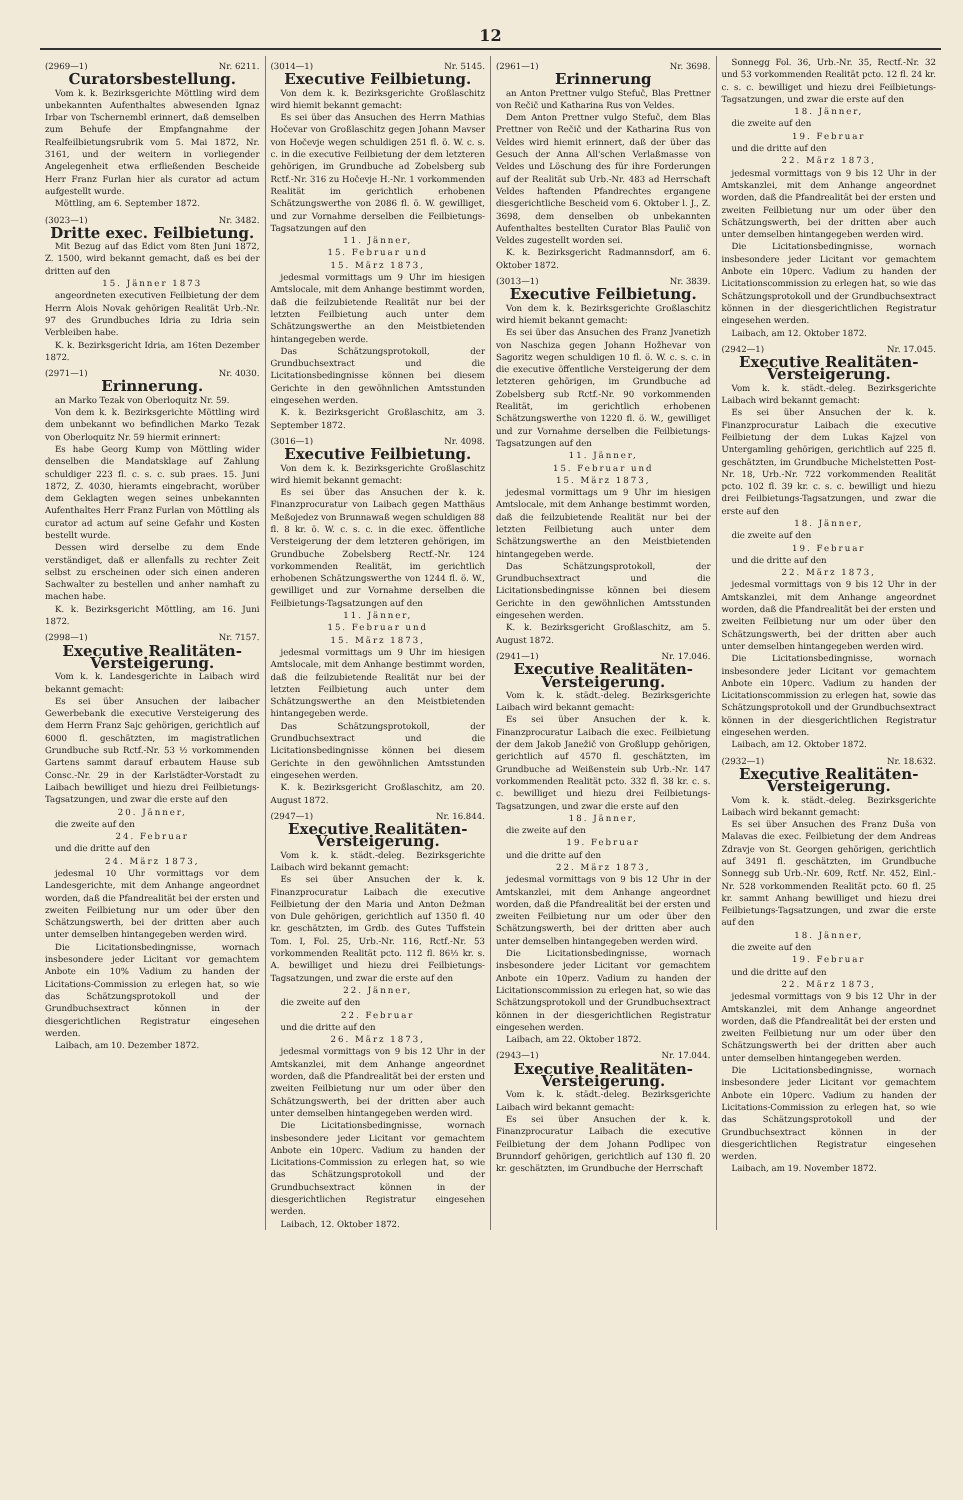12
(2969—1) Nr. 6211.
Curatorsbestellung.
Vom k. k. Bezirksgerichte Möttling wird dem unbekannten Aufenthaltes abwesenden Ignaz Irbar von Tschernembl erinnert, daß demselben zum Behufe der Empfangnahme der Realfeilbietungsrubrik vom 5. Mai 1872, Nr. 3161, und der weitern in vorliegender Angelegenheit etwa erfließenden Bescheide Herr Franz Furlan hier als curator ad actum aufgestellt wurde.
Möttling, am 6. September 1872.
(3023—1) Nr. 3482.
Dritte exec. Feilbietung.
Mit Bezug auf das Edict vom 8ten Juni 1872, Z. 1500, wird bekannt gemacht, daß es bei der dritten auf den
15. Jänner 1873
angeordneten executiven Feilbietung der dem Herrn Alois Novak gehörigen Realität Urb.-Nr. 97 des Grundbuches Idria zu Idria sein Verbleiben habe.
K. k. Bezirksgericht Idria, am 16ten Dezember 1872.
(2971—1) Nr. 4030.
Erinnerung.
an Marko Tezak von Oberloquitz Nr. 59.
Von dem k. k. Bezirksgerichte Möttling wird dem unbekannt wo befindlichen Marko Tezak von Oberloquitz Nr. 59 hiermit erinnert:
Es habe Georg Kump von Möttling wider denselben die Mandatsklage auf Zahlung schuldiger 223 fl. c. s. c. sub praes. 15. Juni 1872, Z. 4030, hieramts eingebracht, worüber dem Geklagten wegen seines unbekannten Aufenthaltes Herr Franz Furlan von Möttling als curator ad actum auf seine Gefahr und Kosten bestellt wurde.
Dessen wird derselbe zu dem Ende verständiget, daß er allenfalls zu rechter Zeit selbst zu erscheinen oder sich einen anderen Sachwalter zu bestellen und anher namhaft zu machen habe.
K. k. Bezirksgericht Möttling, am 16. Juni 1872.
(2998—1) Nr. 7157.
Executive Realitäten-Versteigerung.
Vom k. k. Landesgerichte in Laibach wird bekannt gemacht:
Es sei über Ansuchen der laibacher Gewerbebank die executive Versteigerung des dem Herrn Franz Sajc gehörigen, gerichtlich auf 6000 fl. geschätzten, im magistratlichen Grundbuche sub Rctf.-Nr. 53 ½ vorkommenden Gartens sammt darauf erbautem Hause sub Consc.-Nr. 29 in der Karlstädter-Vorstadt zu Laibach bewilliget und hiezu drei Feilbietungs-Tagsatzungen, und zwar die erste auf den
20. Jänner,
die zweite auf den
24. Februar
und die dritte auf den
24. März 1873,
jedesmal 10 Uhr vormittags vor dem Landesgerichte, mit dem Anhange angeordnet worden, daß die Pfandrealität bei der ersten und zweiten Feilbietung nur um oder über den Schätzungswerth, bei der dritten aber auch unter demselben hintangegeben werden wird.
Die Licitationsbedingnisse, wornach insbesondere jeder Licitant vor gemachtem Anbote ein 10% Vadium zu handen der Licitations-Commission zu erlegen hat, so wie das Schätzungsprotokoll und der Grundbuchsextract können in der diesgerichtlichen Registratur eingesehen werden.
Laibach, am 10. Dezember 1872.
(3014—1) Nr. 5145.
Executive Feilbietung.
Von dem k. k. Bezirksgerichte Großlaschitz wird hiemit bekannt gemacht:
Es sei über das Ansuchen des Herrn Mathias Hočevar von Großlaschitz gegen Johann Mavser von Hočevje wegen schuldigen 251 fl. ö. W. c. s. c. in die executive Feilbietung der dem letzteren gehörigen, im Grundbuche ad Zobelsberg sub Rctf.-Nr. 316 zu Hočevje H.-Nr. 1 vorkommenden Realität im gerichtlich erhobenen Schätzungswerthe von 2086 fl. ö. W. gewilliget, und zur Vornahme derselben die Feilbietungs-Tagsatzungen auf den
11. Jänner,
15. Februar und
15. März 1873,
jedesmal vormittags um 9 Uhr im hiesigen Amtslocale, mit dem Anhange bestimmt worden, daß die feilzubietende Realität nur bei der letzten Feilbietung auch unter dem Schätzungswerthe an den Meistbietenden hintangegeben werde.
Das Schätzungsprotokoll, der Grundbuchsextract und die Licitationsbedingnisse können bei diesem Gerichte in den gewöhnlichen Amtsstunden eingesehen werden.
K. k. Bezirksgericht Großlaschitz, am 3. September 1872.
(3016—1) Nr. 4098.
Executive Feilbietung.
Von dem k. k. Bezirksgerichte Großlaschitz wird hiemit bekannt gemacht:
Es sei über das Ansuchen der k. k. Finanzprocuratur von Laibach gegen Matthäus Meßojedez von Brunnawaß wegen schuldigen 88 fl. 8 kr. ö. W. c. s. c. in die exec. öffentliche Versteigerung der dem letzteren gehörigen, im Grundbuche Zobelsberg Rectf.-Nr. 124 vorkommenden Realität, im gerichtlich erhobenen Schätzungswerthe von 1244 fl. ö. W., gewilliget und zur Vornahme derselben die Feilbietungs-Tagsatzungen auf den
11. Jänner,
15. Februar und
15. März 1873,
jedesmal vormittags um 9 Uhr im hiesigen Amtslocale, mit dem Anhange bestimmt worden, daß die feilzubietende Realität nur bei der letzten Feilbietung auch unter dem Schätzungswerthe an den Meistbietenden hintangegeben werde.
Das Schätzungsprotokoll, der Grundbuchsextract und die Licitationsbedingnisse können bei diesem Gerichte in den gewöhnlichen Amtsstunden eingesehen werden.
K. k. Bezirksgericht Großlaschitz, am 20. August 1872.
(2947—1) Nr. 16.844.
Executive Realitäten-Versteigerung.
Vom k. k. städt.-deleg. Bezirksgerichte Laibach wird bekannt gemacht:
Es sei über Ansuchen der k. k. Finanzprocuratur Laibach die executive Feilbietung der den Maria und Anton Dežman von Dule gehörigen, gerichtlich auf 1350 fl. 40 kr. geschätzten, im Grdb. des Gutes Tuffstein Tom. I, Fol. 25, Urb.-Nr. 116, Rctf.-Nr. 53 vorkommenden Realität pcto. 112 fl. 86⅓ kr. s. A. bewilliget und hiezu drei Feilbietungs-Tagsatzungen, und zwar die erste auf den
22. Jänner,
die zweite auf den
22. Februar
und die dritte auf den
26. März 1873,
jedesmal vormittags von 9 bis 12 Uhr in der Amtskanzlei, mit dem Anhange angeordnet worden, daß die Pfandrealität bei der ersten und zweiten Feilbietung nur um oder über den Schätzungswerth, bei der dritten aber auch unter demselben hintangegeben werden wird.
Die Licitationsbedingnisse, wornach insbesondere jeder Licitant vor gemachtem Anbote ein 10perc. Vadium zu handen der Licitations-Commission zu erlegen hat, so wie das Schätzungsprotokoll und der Grundbuchsextract können in der diesgerichtlichen Registratur eingesehen werden.
Laibach, 12. Oktober 1872.
(2961—1) Nr. 3698.
Erinnerung
an Anton Prettner vulgo Stefuč, Blas Prettner von Rečič und Katharina Rus von Veldes.
Dem Anton Prettner vulgo Stefuč, dem Blas Prettner von Rečič und der Katharina Rus von Veldes wird hiemit erinnert, daß der über das Gesuch der Anna All'schen Verlaßmasse von Veldes und Löschung des für ihre Forderungen auf der Realität sub Urb.-Nr. 483 ad Herrschaft Veldes haftenden Pfandrechtes ergangene diesgerichtliche Bescheid vom 6. Oktober l. J., Z. 3698, dem denselben ob unbekannten Aufenthaltes bestellten Curator Blas Paulič von Veldes zugestellt worden sei.
K. k. Bezirksgericht Radmannsdorf, am 6. Oktober 1872.
(3013—1) Nr. 3839.
Executive Feilbietung.
Von dem k. k. Bezirksgerichte Großlaschitz wird hiemit bekannt gemacht:
Es sei über das Ansuchen des Franz Jvanetizh von Naschiza gegen Johann Hožhevar von Sagoritz wegen schuldigen 10 fl. ö. W. c. s. c. in die executive öffentliche Versteigerung der dem letzteren gehörigen, im Grundbuche ad Zobelsberg sub Rctf.-Nr. 90 vorkommenden Realität, im gerichtlich erhobenen Schätzungswerthe von 1220 fl. ö. W., gewilliget und zur Vornahme derselben die Feilbietungs-Tagsatzungen auf den
11. Jänner,
15. Februar und
15. März 1873,
jedesmal vormittags um 9 Uhr im hiesigen Amtslocale, mit dem Anhange bestimmt worden, daß die feilzubietende Realität nur bei der letzten Feilbietung auch unter dem Schätzungswerthe an den Meistbietenden hintangegeben werde.
Das Schätzungsprotokoll, der Grundbuchsextract und die Licitationsbedingnisse können bei diesem Gerichte in den gewöhnlichen Amtsstunden eingesehen werden.
K. k. Bezirksgericht Großlaschitz, am 5. August 1872.
(2941—1) Nr. 17.046.
Executive Realitäten-Versteigerung.
Vom k. k. städt.-deleg. Bezirksgerichte Laibach wird bekannt gemacht:
Es sei über Ansuchen der k. k. Finanzprocuratur Laibach die exec. Feilbietung der dem Jakob Janežič von Großlupp gehörigen, gerichtlich auf 4570 fl. geschätzten, im Grundbuche ad Weißenstein sub Urb.-Nr. 147 vorkommenden Realität pcto. 332 fl. 38 kr. c. s. c. bewilliget und hiezu drei Feilbietungs-Tagsatzungen, und zwar die erste auf den
18. Jänner,
die zweite auf den
19. Februar
und die dritte auf den
22. März 1873,
jedesmal vormittags von 9 bis 12 Uhr in der Amtskanzlei, mit dem Anhange angeordnet worden, daß die Pfandrealität bei der ersten und zweiten Feilbietung nur um oder über den Schätzungswerth, bei der dritten aber auch unter demselben hintangegeben werden wird.
Die Licitationsbedingnisse, wornach insbesondere jeder Licitant vor gemachtem Anbote ein 10perz. Vadium zu handen der Licitationscommission zu erlegen hat, so wie das Schätzungsprotokoll und der Grundbuchsextract können in der diesgerichtlichen Registratur eingesehen werden.
Laibach, am 22. Oktober 1872.
(2943—1) Nr. 17.044.
Executive Realitäten-Versteigerung.
Vom k. k. städt.-deleg. Bezirksgerichte Laibach wird bekannt gemacht:
Es sei über Ansuchen der k. k. Finanzprocuratur Laibach die executive Feilbietung der dem Johann Podlipec von Brunndorf gehörigen, gerichtlich auf 130 fl. 20 kr. geschätzten, im Grundbuche der Herrschaft
Sonnegg Fol. 36, Urb.-Nr. 35, Rectf.-Nr. 32 und 53 vorkommenden Realität pcto. 12 fl. 24 kr. c. s. c. bewilliget und hiezu drei Feilbietungs-Tagsatzungen, und zwar die erste auf den
18. Jänner,
die zweite auf den
19. Februar
und die dritte auf den
22. März 1873,
jedesmal vormittags von 9 bis 12 Uhr in der Amtskanzlei, mit dem Anhange angeordnet worden, daß die Pfandrealität bei der ersten und zweiten Feilbietung nur um oder über den Schätzungswerth, bei der dritten aber auch unter demselben hintangegeben werden wird.
Die Licitationsbedingnisse, wornach insbesondere jeder Licitant vor gemachtem Anbote ein 10perc. Vadium zu handen der Licitationscommission zu erlegen hat, so wie das Schätzungsprotokoll und der Grundbuchsextract können in der diesgerichtlichen Registratur eingesehen werden.
Laibach, am 12. Oktober 1872.
(2942—1) Nr. 17.045.
Executive Realitäten-Versteigerung.
Vom k. k. städt.-deleg. Bezirksgerichte Laibach wird bekannt gemacht:
Es sei über Ansuchen der k. k. Finanzprocuratur Laibach die executive Feilbietung der dem Lukas Kajzel von Untergamling gehörigen, gerichtlich auf 225 fl. geschätzten, im Grundbuche Michelstetten Post-Nr. 18, Urb.-Nr. 722 vorkommenden Realität pcto. 102 fl. 39 kr. c. s. c. bewilligt und hiezu drei Feilbietungs-Tagsatzungen, und zwar die erste auf den
18. Jänner,
die zweite auf den
19. Februar
und die dritte auf den
22. März 1873,
jedesmal vormittags von 9 bis 12 Uhr in der Amtskanzlei, mit dem Anhange angeordnet worden, daß die Pfandrealität bei der ersten und zweiten Feilbietung nur um oder über den Schätzungswerth, bei der dritten aber auch unter demselben hintangegeben werden wird.
Die Licitationsbedingnisse, wornach insbesondere jeder Licitant vor gemachtem Anbote ein 10perc. Vadium zu handen der Licitationscommission zu erlegen hat, sowie das Schätzungsprotokoll und der Grundbuchsextract können in der diesgerichtlichen Registratur eingesehen werden.
Laibach, am 12. Oktober 1872.
(2932—1) Nr. 18.632.
Executive Realitäten-Versteigerung.
Vom k. k. städt.-deleg. Bezirksgerichte Laibach wird bekannt gemacht:
Es sei über Ansuchen des Franz Duša von Malavas die exec. Feilbietung der dem Andreas Zdravje von St. Georgen gehörigen, gerichtlich auf 3491 fl. geschätzten, im Grundbuche Sonnegg sub Urb.-Nr. 609, Rctf. Nr. 452, Einl.-Nr. 528 vorkommenden Realität pcto. 60 fl. 25 kr. sammt Anhang bewilliget und hiezu drei Feilbietungs-Tagsatzungen, und zwar die erste auf den
18. Jänner,
die zweite auf den
19. Februar
und die dritte auf den
22. März 1873,
jedesmal vormittags von 9 bis 12 Uhr in der Amtskanzlei, mit dem Anhange angeordnet worden, daß die Pfandrealität bei der ersten und zweiten Feilbietung nur um oder über den Schätzungswerth bei der dritten aber auch unter demselben hintangegeben werden.
Die Licitationsbedingnisse, wornach insbesondere jeder Licitant vor gemachtem Anbote ein 10perc. Vadium zu handen der Licitations-Commission zu erlegen hat, so wie das Schätzungsprotokoll und der Grundbuchsextract können in der diesgerichtlichen Registratur eingesehen werden.
Laibach, am 19. November 1872.